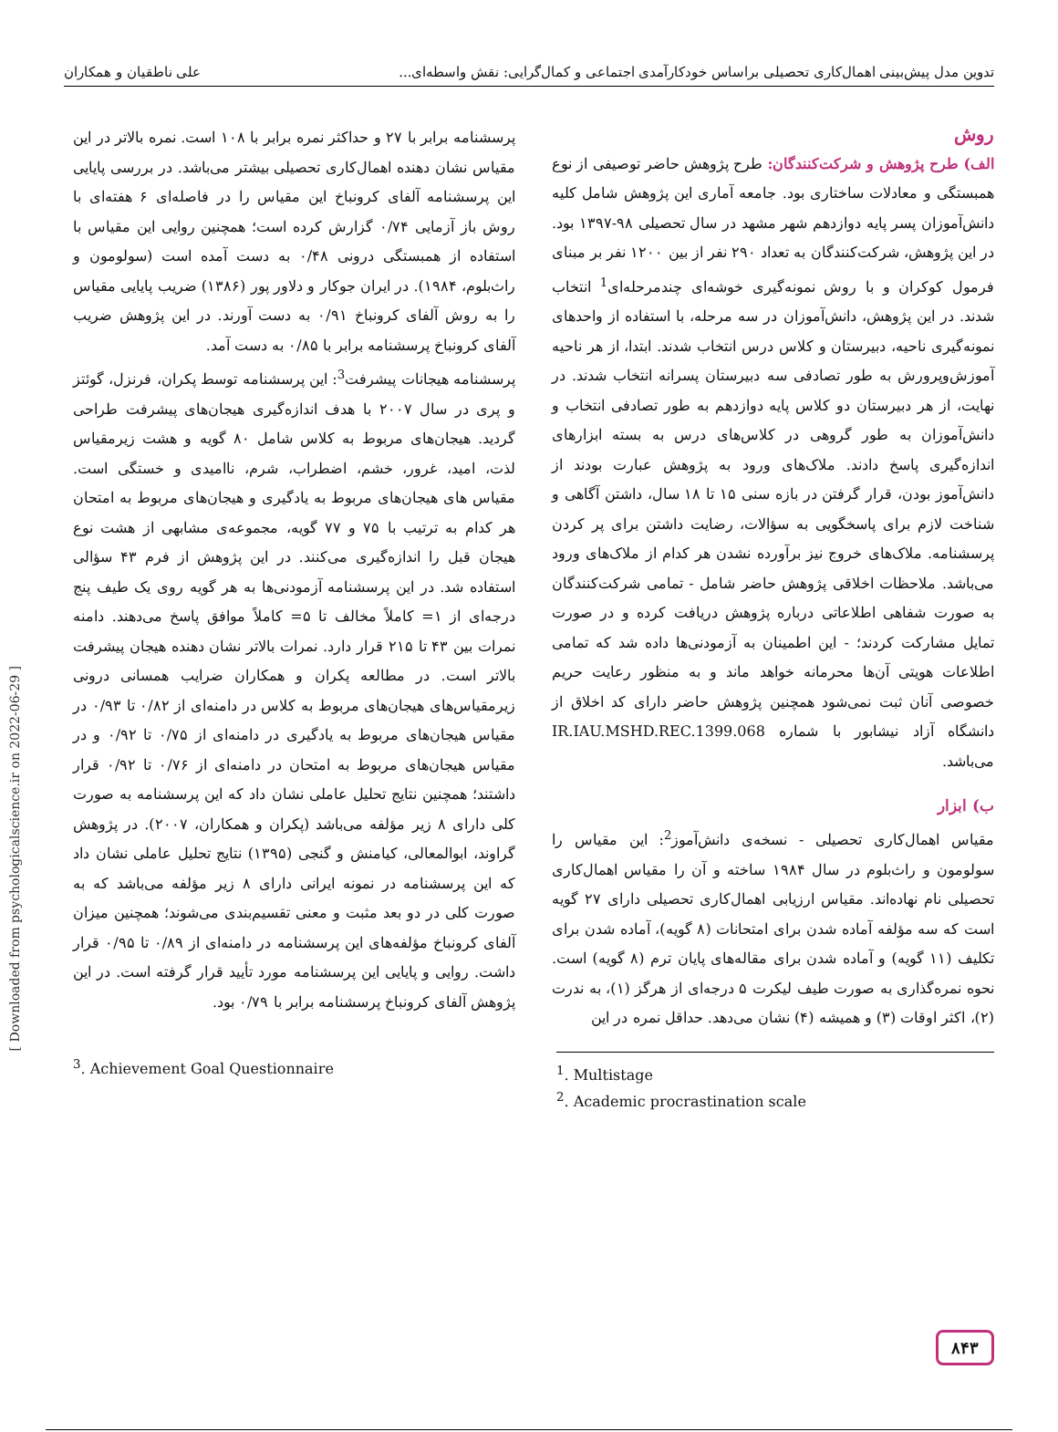تدوین مدل پیش‌بینی اهمال‌کاری تحصیلی براساس خودکارآمدی اجتماعی و کمال‌گرایی: نقش واسطه‌ای... علی ناطقیان و همکاران
روش
الف) طرح پژوهش و شرکت‌کنندگان: طرح پژوهش حاضر توصیفی از نوع همبستگی و معادلات ساختاری بود. جامعه آماری این پژوهش شامل کلیه دانش‌آموزان پسر پایه دوازدهم شهر مشهد در سال تحصیلی ۹۸-۱۳۹۷ بود. در این پژوهش، شرکت‌کنندگان به تعداد ۲۹۰ نفر از بین ۱۲۰۰ نفر بر مبنای فرمول کوکران و با روش نمونه‌گیری خوشه‌ای چندمرحله‌ای<sup>1</sup> انتخاب شدند. در این پژوهش، دانش‌آموزان در سه مرحله، با استفاده از واحدهای نمونه‌گیری ناحیه، دبیرستان و کلاس درس انتخاب شدند. ابتدا، از هر ناحیه آموزش‌وپرورش به طور تصادفی سه دبیرستان پسرانه انتخاب شدند. در نهایت، از هر دبیرستان دو کلاس پایه دوازدهم به طور تصادفی انتخاب و دانش‌آموزان به طور گروهی در کلاس‌های درس به بسته ابزارهای اندازه‌گیری پاسخ دادند. ملاک‌های ورود به پژوهش عبارت بودند از دانش‌آموز بودن، قرار گرفتن در بازه سنی ۱۵ تا ۱۸ سال، داشتن آگاهی و شناخت لازم برای پاسخگویی به سؤالات، رضایت داشتن برای پر کردن پرسشنامه. ملاک‌های خروج نیز برآورده نشدن هر کدام از ملاک‌های ورود می‌باشد. ملاحظات اخلاقی پژوهش حاضر شامل - تمامی شرکت‌کنندگان به صورت شفاهی اطلاعاتی درباره پژوهش دریافت کرده و در صورت تمایل مشارکت کردند؛ - این اطمینان به آزمودنی‌ها داده شد که تمامی اطلاعات هویتی آن‌ها محرمانه خواهد ماند و به منظور رعایت حریم خصوصی آنان ثبت نمی‌شود همچنین پژوهش حاضر دارای کد اخلاق از دانشگاه آزاد نیشابور با شماره IR.IAU.MSHD.REC.1399.068 می‌باشد.
ب) ابزار
مقیاس اهمال‌کاری تحصیلی - نسخه‌ی دانش‌آموز<sup>2</sup>: این مقیاس را سولومون و راث‌بلوم در سال ۱۹۸۴ ساخته و آن را مقیاس اهمال‌کاری تحصیلی نام نهاده‌اند. مقیاس ارزیابی اهمال‌کاری تحصیلی دارای ۲۷ گویه است که سه مؤلفه آماده شدن برای امتحانات (۸ گویه)، آماده شدن برای تکلیف (۱۱ گویه) و آماده شدن برای مقاله‌های پایان ترم (۸ گویه) است. نحوه نمره‌گذاری به صورت طیف لیکرت ۵ درجه‌ای از هرگز (۱)، به ندرت (۲)، اکثر اوقات (۳) و همیشه (۴) نشان می‌دهد. حداقل نمره در این
<sup>1</sup>. Multistage
<sup>2</sup>. Academic procrastination scale
پرسشنامه برابر با ۲۷ و حداکثر نمره برابر با ۱۰۸ است. نمره بالاتر در این مقیاس نشان دهنده اهمال‌کاری تحصیلی بیشتر می‌باشد. در بررسی پایایی این پرسشنامه آلفای کرونباخ این مقیاس را در فاصله‌ای ۶ هفته‌ای با روش باز آزمایی ۰/۷۴ گزارش کرده است؛ همچنین روایی این مقیاس با استفاده از همبستگی درونی ۰/۴۸ به دست آمده است (سولومون و راث‌بلوم، ۱۹۸۴). در ایران جوکار و دلاور پور (۱۳۸۶) ضریب پایایی مقیاس را به روش آلفای کرونباخ ۰/۹۱ به دست آورند. در این پژوهش ضریب آلفای کرونباخ پرسشنامه برابر با ۰/۸۵ به دست آمد.
پرسشنامه هیجانات پیشرفت<sup>3</sup>: این پرسشنامه توسط پکران، فرنزل، گوئتز و پری در سال ۲۰۰۷ با هدف اندازه‌گیری هیجان‌های پیشرفت طراحی گردید. هیجان‌های مربوط به کلاس شامل ۸۰ گویه و هشت زیرمقیاس لذت، امید، غرور، خشم، اضطراب، شرم، ناامیدی و خستگی است. مقیاس های هیجان‌های مربوط به یادگیری و هیجان‌های مربوط به امتحان هر کدام به ترتیب با ۷۵ و ۷۷ گویه، مجموعه‌ی مشابهی از هشت نوع هیجان قبل را اندازه‌گیری می‌کنند. در این پژوهش از فرم ۴۳ سؤالی استفاده شد. در این پرسشنامه آزمودنی‌ها به هر گویه روی یک طیف پنج درجه‌ای از ۱= کاملاً مخالف تا ۵= کاملاً موافق پاسخ می‌دهند. دامنه نمرات بین ۴۳ تا ۲۱۵ قرار دارد. نمرات بالاتر نشان دهنده هیجان پیشرفت بالاتر است. در مطالعه پکران و همکاران ضرایب همسانی درونی زیرمقیاس‌های هیجان‌های مربوط به کلاس در دامنه‌ای از ۰/۸۲ تا ۰/۹۳ در مقیاس هیجان‌های مربوط به یادگیری در دامنه‌ای از ۰/۷۵ تا ۰/۹۲ و در مقیاس هیجان‌های مربوط به امتحان در دامنه‌ای از ۰/۷۶ تا ۰/۹۲ قرار داشتند؛ همچنین نتایج تحلیل عاملی نشان داد که این پرسشنامه به صورت کلی دارای ۸ زیر مؤلفه می‌باشد (پکران و همکاران، ۲۰۰۷). در پژوهش گراوند، ابوالمعالی، کیامنش و گنجی (۱۳۹۵) نتایج تحلیل عاملی نشان داد که این پرسشنامه در نمونه ایرانی دارای ۸ زیر مؤلفه می‌باشد که به صورت کلی در دو بعد مثبت و معنی تقسیم‌بندی می‌شوند؛ همچنین میزان آلفای کرونباخ مؤلفه‌های این پرسشنامه در دامنه‌ای از ۰/۸۹ تا ۰/۹۵ قرار داشت. روایی و پایایی این پرسشنامه مورد تأیید قرار گرفته است. در این پژوهش آلفای کرونباخ پرسشنامه برابر با ۰/۷۹ بود.
<sup>3</sup>. Achievement Goal Questionnaire
[ Downloaded from psychologicalscience.ir on 2022-06-29 ]
۸۴۳